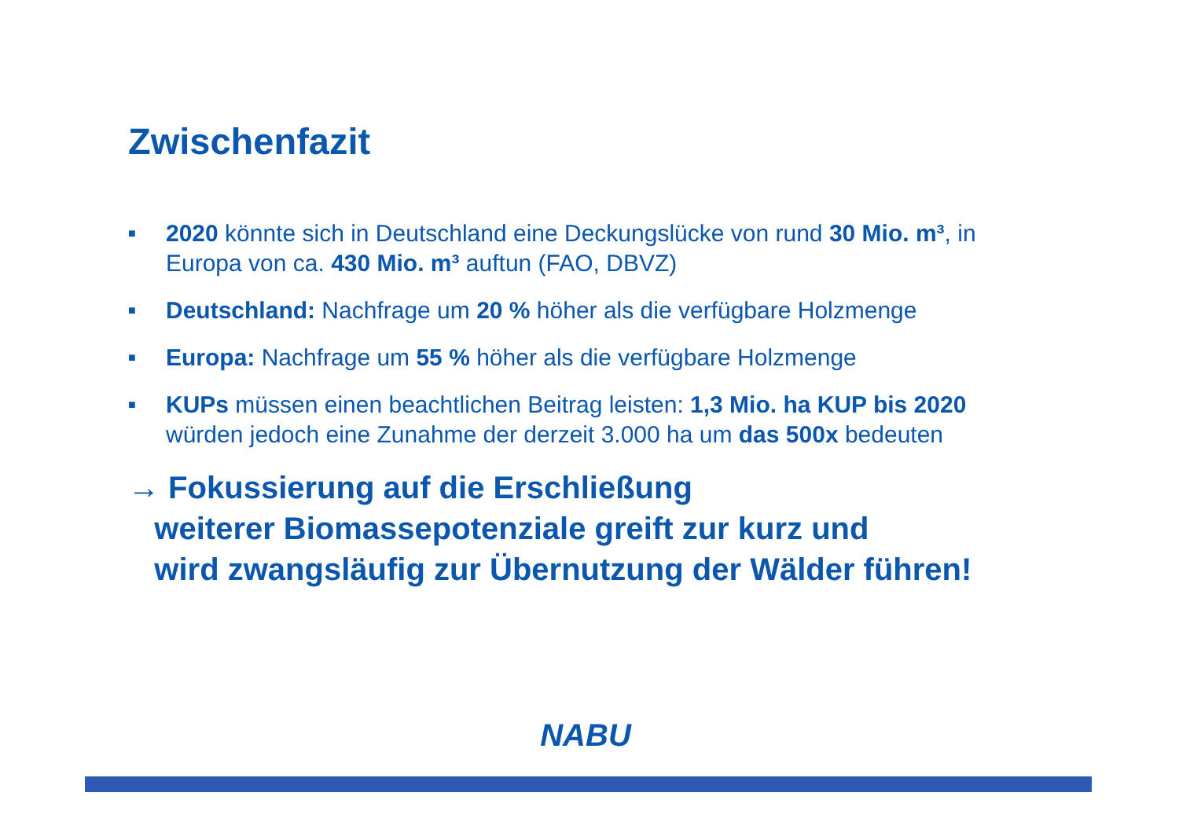Zwischenfazit
■ 2020 könnte sich in Deutschland eine Deckungslücke von rund 30 Mio. m³, in Europa von ca. 430 Mio. m³ auftun (FAO, DBVZ)
■ Deutschland: Nachfrage um 20 % höher als die verfügbare Holzmenge
■ Europa: Nachfrage um 55 % höher als die verfügbare Holzmenge
■ KUPs müssen einen beachtlichen Beitrag leisten: 1,3 Mio. ha KUP bis 2020 würden jedoch eine Zunahme der derzeit 3.000 ha um das 500x bedeuten
→ Fokussierung auf die Erschließung
weiterer Biomassepotenziale greift zur kurz und
wird zwangsläufig zur Übernutzung der Wälder führen!
NABU